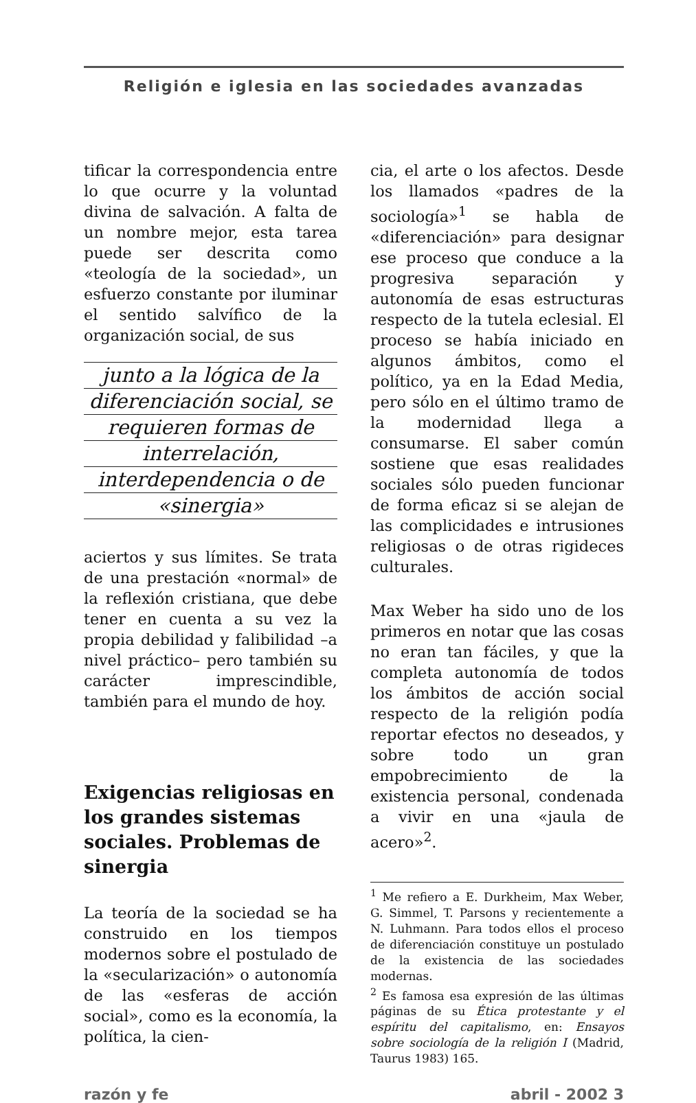Religión e iglesia en las sociedades avanzadas
tificar la correspondencia entre lo que ocurre y la voluntad divina de salvación. A falta de un nombre mejor, esta tarea puede ser descrita como «teología de la sociedad», un esfuerzo constante por iluminar el sentido salvífico de la organización social, de sus
junto a la lógica de la
diferenciación social, se
requieren formas de
interrelación,
interdependencia o de
«sinergia»
aciertos y sus límites. Se trata de una prestación «normal» de la reflexión cristiana, que debe tener en cuenta a su vez la propia debilidad y falibilidad –a nivel práctico– pero también su carácter imprescindible, también para el mundo de hoy.
Exigencias religiosas en los grandes sistemas sociales. Problemas de sinergia
La teoría de la sociedad se ha construido en los tiempos modernos sobre el postulado de la «secularización» o autonomía de las «esferas de acción social», como es la economía, la política, la cien-
cia, el arte o los afectos. Desde los llamados «padres de la sociología»<sup>1</sup> se habla de «diferenciación» para designar ese proceso que conduce a la progresiva separación y autonomía de esas estructuras respecto de la tutela eclesial. El proceso se había iniciado en algunos ámbitos, como el político, ya en la Edad Media, pero sólo en el último tramo de la modernidad llega a consumarse. El saber común sostiene que esas realidades sociales sólo pueden funcionar de forma eficaz si se alejan de las complicidades e intrusiones religiosas o de otras rigideces culturales.
Max Weber ha sido uno de los primeros en notar que las cosas no eran tan fáciles, y que la completa autonomía de todos los ámbitos de acción social respecto de la religión podía reportar efectos no deseados, y sobre todo un gran empobrecimiento de la existencia personal, condenada a vivir en una «jaula de acero»<sup>2</sup>.
<sup>1</sup> Me refiero a E. Durkheim, Max Weber, G. Simmel, T. Parsons y recientemente a N. Luhmann. Para todos ellos el proceso de diferenciación constituye un postulado de la existencia de las sociedades modernas.
<sup>2</sup> Es famosa esa expresión de las últimas páginas de su Ética protestante y el espíritu del capitalismo, en: Ensayos sobre sociología de la religión I (Madrid, Taurus 1983) 165.
razón y fe abril - 2002 3